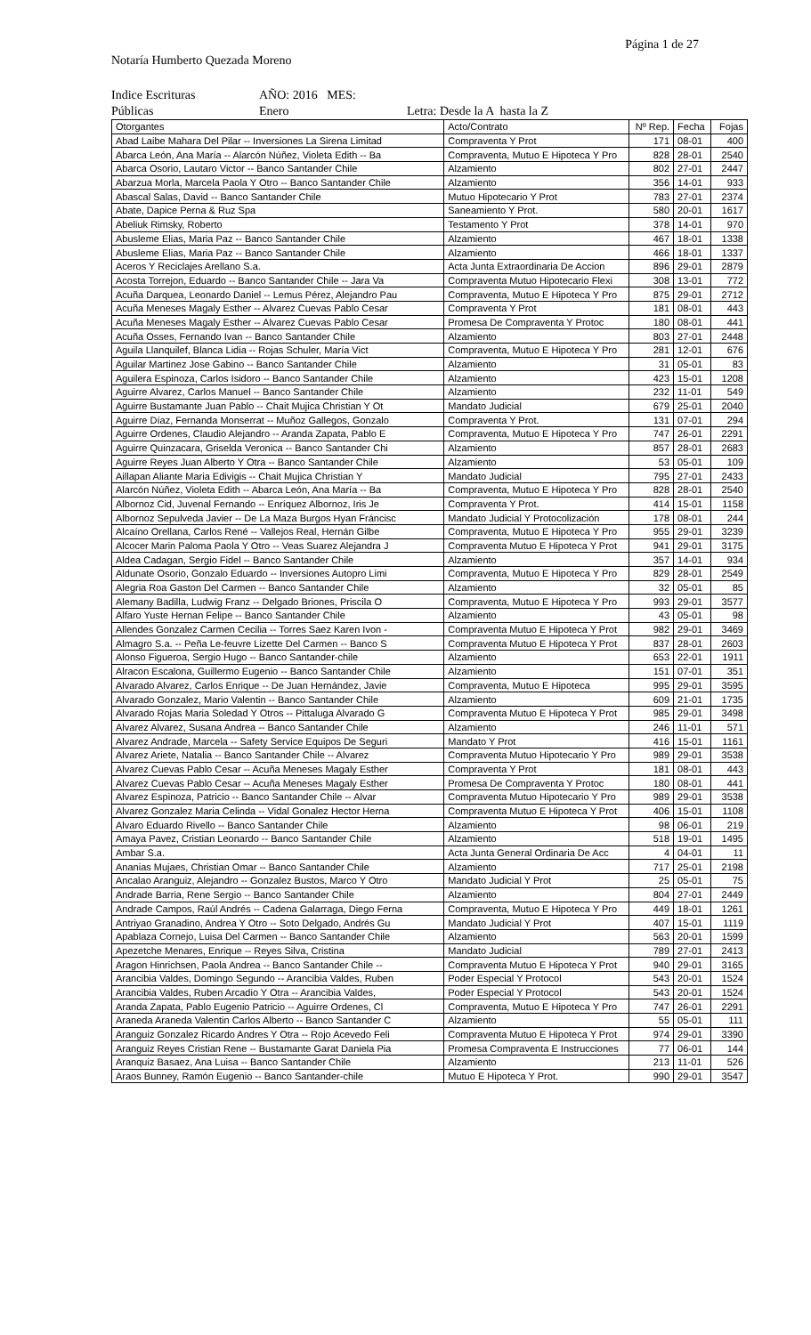Página 1 de 27
Notaría Humberto Quezada Moreno
Indice Escrituras
Públicas
AÑO: 2016 MES:
Enero
Letra: Desde la A hasta la Z
| Otorgantes | Acto/Contrato | Nº Rep. | Fecha | Fojas |
| Abad Laibe Mahara Del Pilar -- Inversiones La Sirena Limitad | Compraventa Y Prot | 171 | 08-01 | 400 |
| Abarca León, Ana María -- Alarcón Núñez, Violeta Edith -- Ba | Compraventa, Mutuo E Hipoteca Y Pro | 828 | 28-01 | 2540 |
| Abarca Osorio, Lautaro Victor -- Banco Santander Chile | Alzamiento | 802 | 27-01 | 2447 |
| Abarzua Morla, Marcela Paola Y Otro -- Banco Santander Chile | Alzamiento | 356 | 14-01 | 933 |
| Abascal Salas, David -- Banco Santander Chile | Mutuo Hipotecario Y Prot | 783 | 27-01 | 2374 |
| Abate, Dapice Perna & Ruz Spa | Saneamiento Y Prot. | 580 | 20-01 | 1617 |
| Abeliuk Rimsky, Roberto | Testamento Y Prot | 378 | 14-01 | 970 |
| Abusleme Elias, Maria Paz -- Banco Santander Chile | Alzamiento | 467 | 18-01 | 1338 |
| Abusleme Elias, Maria Paz -- Banco Santander Chile | Alzamiento | 466 | 18-01 | 1337 |
| Aceros Y Reciclajes Arellano S.a. | Acta Junta Extraordinaria De Accion | 896 | 29-01 | 2879 |
| Acosta Torrejon, Eduardo -- Banco Santander Chile -- Jara Va | Compraventa Mutuo Hipotecario Flexi | 308 | 13-01 | 772 |
| Acuña Darquea, Leonardo Daniel -- Lemus Pérez, Alejandro Pau | Compraventa, Mutuo E Hipoteca Y Pro | 875 | 29-01 | 2712 |
| Acuña Meneses Magaly Esther -- Alvarez Cuevas Pablo Cesar | Compraventa Y Prot | 181 | 08-01 | 443 |
| Acuña Meneses Magaly Esther -- Alvarez Cuevas Pablo Cesar | Promesa De Compraventa Y Protoc | 180 | 08-01 | 441 |
| Acuña Osses, Fernando Ivan -- Banco Santander Chile | Alzamiento | 803 | 27-01 | 2448 |
| Aguila Llanquilef, Blanca Lidia -- Rojas Schuler, María Vict | Compraventa, Mutuo E Hipoteca Y Pro | 281 | 12-01 | 676 |
| Aguilar Martinez Jose Gabino -- Banco Santander Chile | Alzamiento | 31 | 05-01 | 83 |
| Aguilera Espinoza, Carlos Isidoro -- Banco Santander Chile | Alzamiento | 423 | 15-01 | 1208 |
| Aguirre Alvarez, Carlos Manuel -- Banco Santander Chile | Alzamiento | 232 | 11-01 | 549 |
| Aguirre Bustamante Juan Pablo -- Chait Mujica Christian Y Ot | Mandato Judicial | 679 | 25-01 | 2040 |
| Aguirre Díaz, Fernanda Monserrat -- Muñoz Gallegos, Gonzalo | Compraventa Y Prot. | 131 | 07-01 | 294 |
| Aguirre Ordenes, Claudio Alejandro -- Aranda Zapata, Pablo E | Compraventa, Mutuo E Hipoteca Y Pro | 747 | 26-01 | 2291 |
| Aguirre Quinzacara, Griselda Veronica -- Banco Santander Chi | Alzamiento | 857 | 28-01 | 2683 |
| Aguirre Reyes Juan Alberto Y Otra -- Banco Santander Chile | Alzamiento | 53 | 05-01 | 109 |
| Aillapan Aliante Maria Edivigis -- Chait Mujica Christian Y | Mandato Judicial | 795 | 27-01 | 2433 |
| Alarcón Núñez, Violeta Edith -- Abarca León, Ana María -- Ba | Compraventa, Mutuo E Hipoteca Y Pro | 828 | 28-01 | 2540 |
| Albornoz Cid, Juvenal Fernando -- Enríquez Albornoz, Iris Je | Compraventa Y Prot. | 414 | 15-01 | 1158 |
| Albornoz Sepulveda Javier -- De La Maza Burgos Hyan Fráncisc | Mandato Judicial Y Protocolización | 178 | 08-01 | 244 |
| Alcaíno Orellana, Carlos René -- Vallejos Real, Hernán Gilbe | Compraventa, Mutuo E Hipoteca Y Pro | 955 | 29-01 | 3239 |
| Alcocer Marin Paloma Paola Y Otro -- Veas Suarez Alejandra J | Compraventa Mutuo E Hipoteca Y Prot | 941 | 29-01 | 3175 |
| Aldea Cadagan, Sergio Fidel -- Banco Santander Chile | Alzamiento | 357 | 14-01 | 934 |
| Aldunate Osorio, Gonzalo Eduardo -- Inversiones Autopro Limi | Compraventa, Mutuo E Hipoteca Y Pro | 829 | 28-01 | 2549 |
| Alegria Roa Gaston Del Carmen -- Banco Santander Chile | Alzamiento | 32 | 05-01 | 85 |
| Alemany Badilla, Ludwig Franz -- Delgado Briones, Priscila O | Compraventa, Mutuo E Hipoteca Y Pro | 993 | 29-01 | 3577 |
| Alfaro Yuste Hernan Felipe -- Banco Santander Chile | Alzamiento | 43 | 05-01 | 98 |
| Allendes Gonzalez Carmen Cecilia -- Torres Saez Karen Ivon - | Compraventa Mutuo E Hipoteca Y Prot | 982 | 29-01 | 3469 |
| Almagro S.a. -- Peña Le-feuvre Lizette Del Carmen -- Banco S | Compraventa Mutuo E Hipoteca Y Prot | 837 | 28-01 | 2603 |
| Alonso Figueroa, Sergio Hugo -- Banco Santander-chile | Alzamiento | 653 | 22-01 | 1911 |
| Alracon Escalona, Guillermo Eugenio -- Banco Santander Chile | Alzamiento | 151 | 07-01 | 351 |
| Alvarado Alvarez, Carlos Enrique -- De Juan Hernández, Javie | Compraventa, Mutuo E Hipoteca | 995 | 29-01 | 3595 |
| Alvarado Gonzalez, Mario Valentin -- Banco Santander Chile | Alzamiento | 609 | 21-01 | 1735 |
| Alvarado Rojas Maria Soledad Y Otros -- Pittaluga Alvarado G | Compraventa Mutuo E Hipoteca Y Prot | 985 | 29-01 | 3498 |
| Alvarez Alvarez, Susana Andrea -- Banco Santander Chile | Alzamiento | 246 | 11-01 | 571 |
| Alvarez Andrade, Marcela -- Safety Service Equipos De Seguri | Mandato Y Prot | 416 | 15-01 | 1161 |
| Alvarez Ariete, Natalia -- Banco Santander Chile -- Alvarez | Compraventa Mutuo Hipotecario Y Pro | 989 | 29-01 | 3538 |
| Alvarez Cuevas Pablo Cesar -- Acuña Meneses Magaly Esther | Compraventa Y Prot | 181 | 08-01 | 443 |
| Alvarez Cuevas Pablo Cesar -- Acuña Meneses Magaly Esther | Promesa De Compraventa Y Protoc | 180 | 08-01 | 441 |
| Alvarez Espinoza, Patricio -- Banco Santander Chile -- Alvar | Compraventa Mutuo Hipotecario Y Pro | 989 | 29-01 | 3538 |
| Alvarez Gonzalez Maria Celinda -- Vidal Gonalez Hector Herna | Compraventa Mutuo E Hipoteca Y Prot | 406 | 15-01 | 1108 |
| Alvaro Eduardo Rivello -- Banco Santander Chile | Alzamiento | 98 | 06-01 | 219 |
| Amaya Pavez, Cristian Leonardo -- Banco Santander Chile | Alzamiento | 518 | 19-01 | 1495 |
| Ambar S.a. | Acta Junta General Ordinaria De Acc | 4 | 04-01 | 11 |
| Ananias Mujaes, Christian Omar -- Banco Santander Chile | Alzamiento | 717 | 25-01 | 2198 |
| Ancalao Aranguiz, Alejandro -- Gonzalez Bustos, Marco Y Otro | Mandato Judicial Y Prot | 25 | 05-01 | 75 |
| Andrade Barria, Rene Sergio -- Banco Santander Chile | Alzamiento | 804 | 27-01 | 2449 |
| Andrade Campos, Raúl Andrés -- Cadena Galarraga, Diego Ferna | Compraventa, Mutuo E Hipoteca Y Pro | 449 | 18-01 | 1261 |
| Antriyao Granadino, Andrea Y Otro -- Soto Delgado, Andrés Gu | Mandato Judicial Y Prot | 407 | 15-01 | 1119 |
| Apablaza Cornejo, Luisa Del Carmen -- Banco Santander Chile | Alzamiento | 563 | 20-01 | 1599 |
| Apezetche Menares, Enrique -- Reyes Silva, Cristina | Mandato Judicial | 789 | 27-01 | 2413 |
| Aragon Hinrichsen, Paola Andrea -- Banco Santander Chile -- | Compraventa Mutuo E Hipoteca Y Prot | 940 | 29-01 | 3165 |
| Arancibia Valdes, Domingo Segundo -- Arancibia Valdes, Ruben | Poder Especial Y Protocol | 543 | 20-01 | 1524 |
| Arancibia Valdes, Ruben Arcadio Y Otra -- Arancibia Valdes, | Poder Especial Y Protocol | 543 | 20-01 | 1524 |
| Aranda Zapata, Pablo Eugenio Patricio -- Aguirre Ordenes, Cl | Compraventa, Mutuo E Hipoteca Y Pro | 747 | 26-01 | 2291 |
| Araneda Araneda Valentin Carlos Alberto -- Banco Santander C | Alzamiento | 55 | 05-01 | 111 |
| Aranguiz Gonzalez Ricardo Andres Y Otra -- Rojo Acevedo Feli | Compraventa Mutuo E Hipoteca Y Prot | 974 | 29-01 | 3390 |
| Aranguiz Reyes Cristian Rene -- Bustamante Garat Daniela Pia | Promesa Compraventa E Instrucciones | 77 | 06-01 | 144 |
| Aranquiz Basaez, Ana Luisa -- Banco Santander Chile | Alzamiento | 213 | 11-01 | 526 |
| Araos Bunney, Ramón Eugenio -- Banco Santander-chile | Mutuo E Hipoteca Y Prot. | 990 | 29-01 | 3547 |